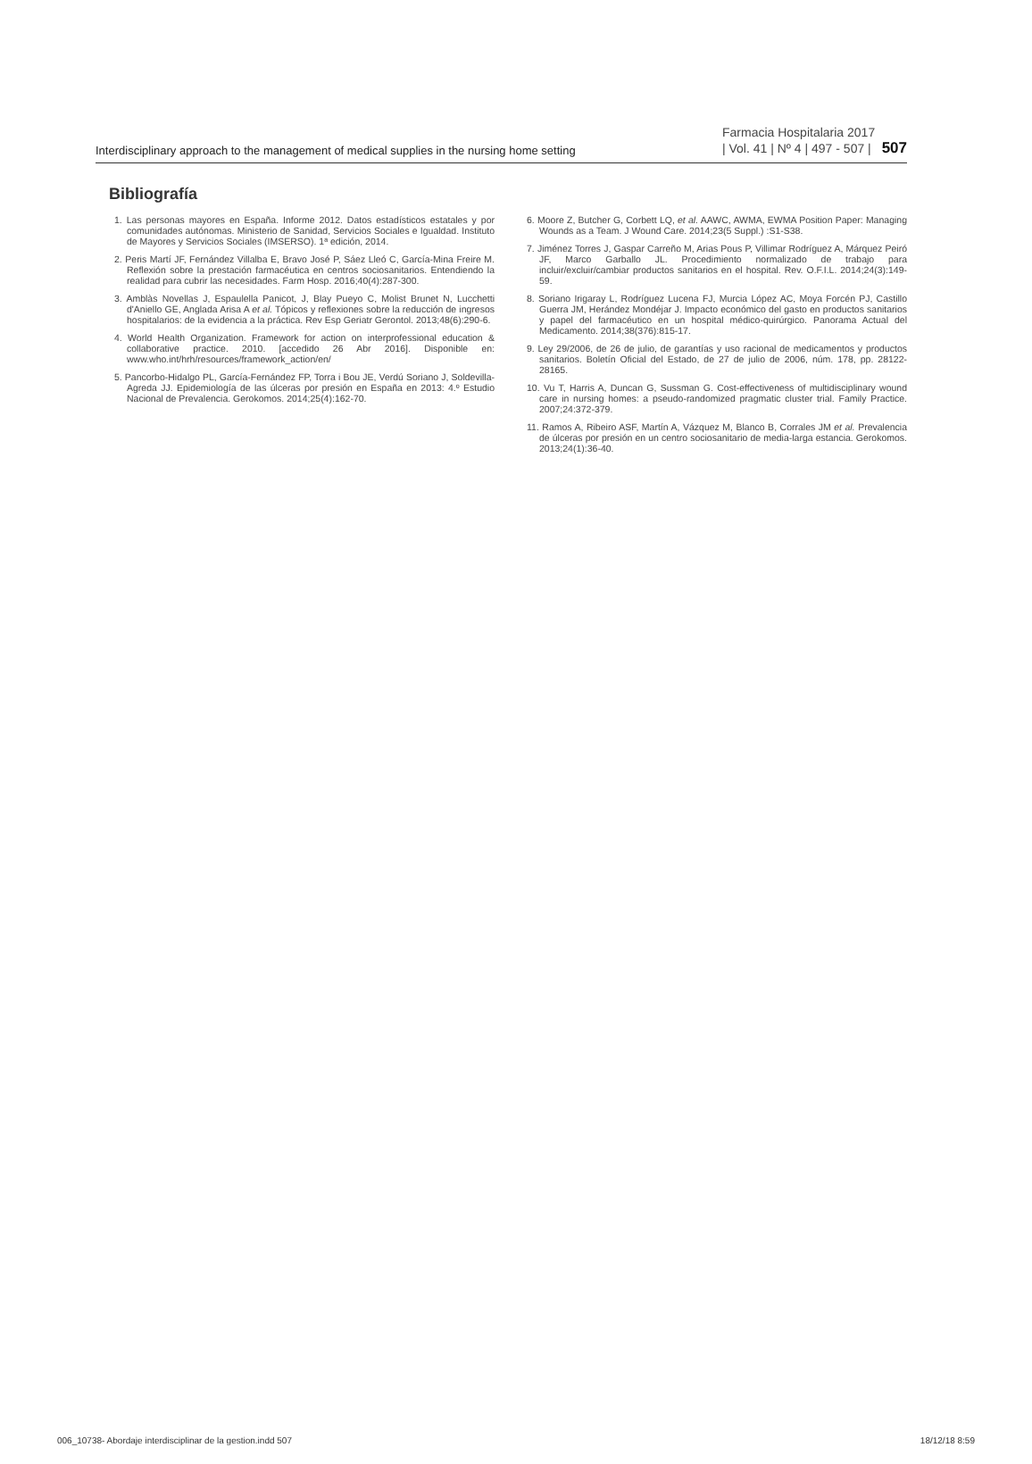Interdisciplinary approach to the management of medical supplies in the nursing home setting Farmacia Hospitalaria 2017
| Vol. 41 | Nº 4 | 497 - 507 | 507
Bibliografía
1. Las personas mayores en España. Informe 2012. Datos estadísticos estatales y por comunidades autónomas. Ministerio de Sanidad, Servicios Sociales e Igualdad. Instituto de Mayores y Servicios Sociales (IMSERSO). 1ª edición, 2014.
2. Peris Martí JF, Fernández Villalba E, Bravo José P, Sáez Lleó C, García-Mina Freire M. Reflexión sobre la prestación farmacéutica en centros sociosanitarios. Entendiendo la realidad para cubrir las necesidades. Farm Hosp. 2016;40(4):287-300.
3. Amblàs Novellas J, Espaulella Panicot, J, Blay Pueyo C, Molist Brunet N, Lucchetti d'Aniello GE, Anglada Arisa A et al. Tópicos y reflexiones sobre la reducción de ingresos hospitalarios: de la evidencia a la práctica. Rev Esp Geriatr Gerontol. 2013;48(6):290-6.
4. World Health Organization. Framework for action on interprofessional education & collaborative practice. 2010. [accedido 26 Abr 2016]. Disponible en: www.who.int/hrh/resources/framework_action/en/
5. Pancorbo-Hidalgo PL, García-Fernández FP, Torra i Bou JE, Verdú Soriano J, Soldevilla-Agreda JJ. Epidemiología de las úlceras por presión en España en 2013: 4.º Estudio Nacional de Prevalencia. Gerokomos. 2014;25(4):162-70.
6. Moore Z, Butcher G, Corbett LQ, et al. AAWC, AWMA, EWMA Position Paper: Managing Wounds as a Team. J Wound Care. 2014;23(5 Suppl.) :S1-S38.
7. Jiménez Torres J, Gaspar Carreño M, Arias Pous P, Villimar Rodríguez A, Márquez Peiró JF, Marco Garballo JL. Procedimiento normalizado de trabajo para incluir/excluir/cambiar productos sanitarios en el hospital. Rev. O.F.I.L. 2014;24(3):149-59.
8. Soriano Irigaray L, Rodríguez Lucena FJ, Murcia López AC, Moya Forcén PJ, Castillo Guerra JM, Herández Mondéjar J. Impacto económico del gasto en productos sanitarios y papel del farmacéutico en un hospital médico-quirúrgico. Panorama Actual del Medicamento. 2014;38(376):815-17.
9. Ley 29/2006, de 26 de julio, de garantías y uso racional de medicamentos y productos sanitarios. Boletín Oficial del Estado, de 27 de julio de 2006, núm. 178, pp. 28122-28165.
10. Vu T, Harris A, Duncan G, Sussman G. Cost-effectiveness of multidisciplinary wound care in nursing homes: a pseudo-randomized pragmatic cluster trial. Family Practice. 2007;24:372-379.
11. Ramos A, Ribeiro ASF, Martín A, Vázquez M, Blanco B, Corrales JM et al. Prevalencia de úlceras por presión en un centro sociosanitario de media-larga estancia. Gerokomos. 2013;24(1):36-40.
006_10738- Abordaje interdisciplinar de la gestion.indd 507 18/12/18 8:59